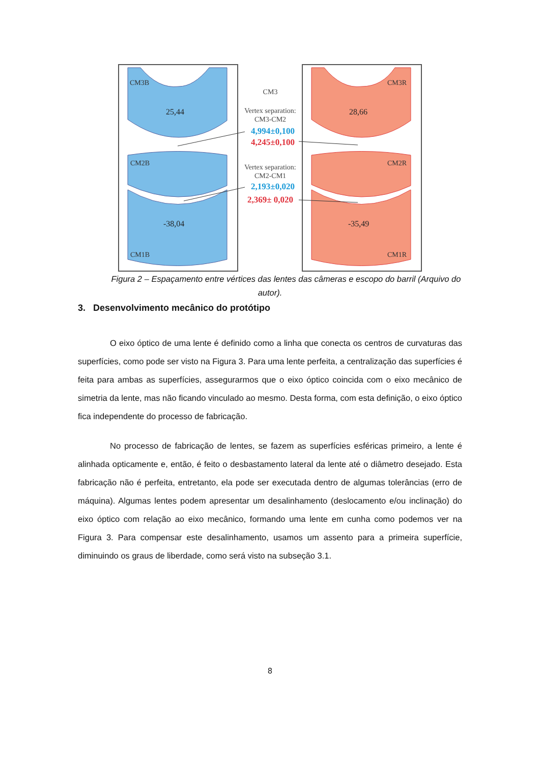CM3B
25,44
CM2B
-38,04
CM1B
CM3R
28,66
CM2R
-35,49
CM1R
CM3
Vertex separation:
CM3-CM2
4,994±0,100
4,245±0,100
Vertex separation:
CM2-CM1
2,193±0,020
2,369± 0,020
Figura 2 – Espaçamento entre vértices das lentes das câmeras e escopo do barril (Arquivo do autor).
3. Desenvolvimento mecânico do protótipo
O eixo óptico de uma lente é definido como a linha que conecta os centros de curvaturas das superfícies, como pode ser visto na Figura 3. Para uma lente perfeita, a centralização das superfícies é feita para ambas as superfícies, assegurarmos que o eixo óptico coincida com o eixo mecânico de simetria da lente, mas não ficando vinculado ao mesmo. Desta forma, com esta definição, o eixo óptico fica independente do processo de fabricação.
No processo de fabricação de lentes, se fazem as superfícies esféricas primeiro, a lente é alinhada opticamente e, então, é feito o desbastamento lateral da lente até o diâmetro desejado. Esta fabricação não é perfeita, entretanto, ela pode ser executada dentro de algumas tolerâncias (erro de máquina). Algumas lentes podem apresentar um desalinhamento (deslocamento e/ou inclinação) do eixo óptico com relação ao eixo mecânico, formando uma lente em cunha como podemos ver na Figura 3. Para compensar este desalinhamento, usamos um assento para a primeira superfície, diminuindo os graus de liberdade, como será visto na subseção 3.1.
8